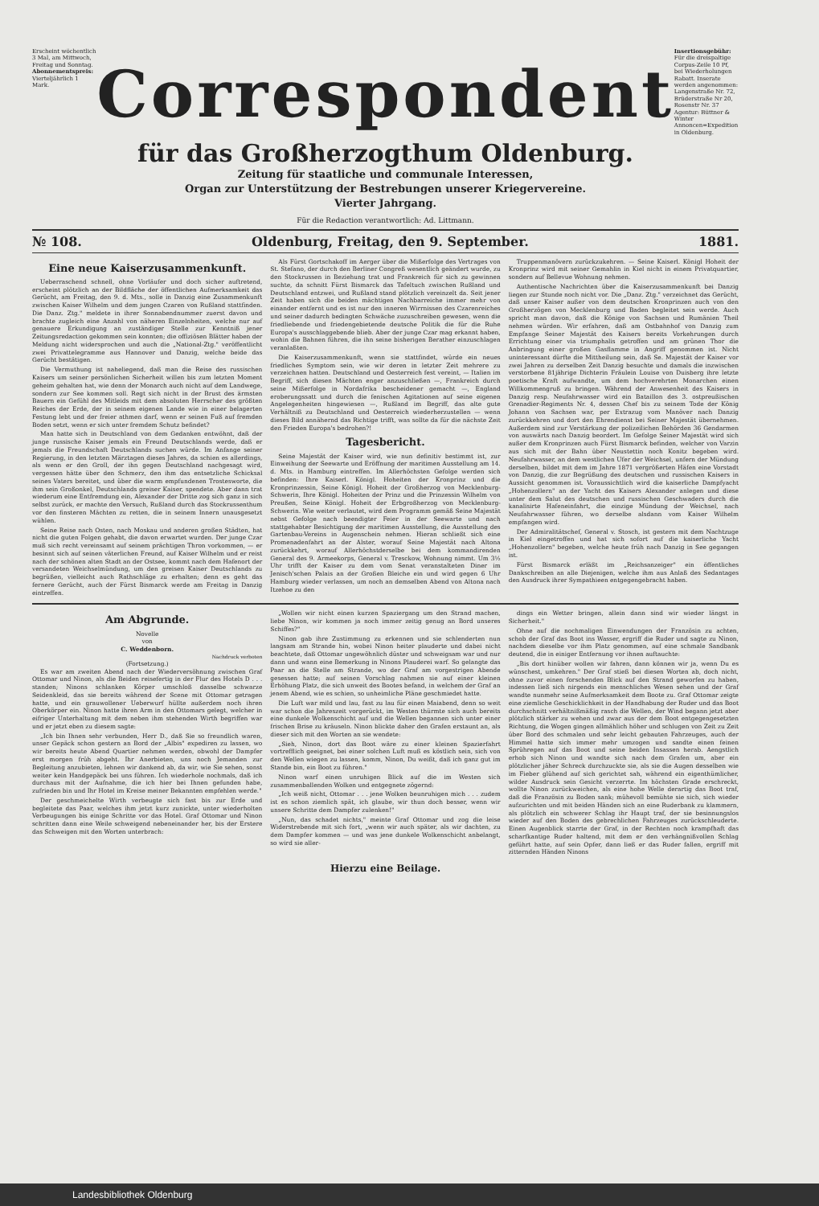Erscheint wöchentlich 3 Mal, am Mittwoch, Freitag und Sonntag.
Abonnementspreis: Vierteljährlich 1 Mark.
Correspondent
Insertionsgebühr: Für die dreispaltige Corpus-Zeile 10 Pf, bei Wiederholungen Rabatt. Inserate werden angenommen: Langenstraße Nr. 72, Brüderstraße Nr 20, Rosenstr Nr. 37 Agentur: Büttner & Winter Annoncen=Expedition in Oldenburg.
für das Großherzogthum Oldenburg.
Zeitung für staatliche und communale Interessen,
Organ zur Unterstützung der Bestrebungen unserer Kriegervereine.
Vierter Jahrgang.
Für die Redaction verantwortlich: Ad. Littmann.
№ 108. Oldenburg, Freitag, den 9. September. 1881.
Eine neue Kaiserzusammenkunft.
Ueberraschend schnell, ohne Vorläufer und doch sicher auftretend, erscheint plötzlich an der Bildfläche der öffentlichen Aufmerksamkeit das Gerücht, am Freitag, den 9. d. Mts., solle in Danzig eine Zusammenkunft zwischen Kaiser Wilhelm und dem jungen Czaren von Rußland stattfinden. Die Danz. Ztg." meldete in ihrer Sonnabendnummer zuerst davon und brachte zugleich eine Anzahl von näheren Einzelnheiten, welche nur auf genauere Erkundigung an zuständiger Stelle zur Kenntniß jener Zeitungsredaction gekommen sein konnten; die offiziösen Blätter haben der Meldung nicht widersprochen und auch die „National-Ztg." veröffentlicht zwei Privattelegramme aus Hannover und Danzig, welche beide das Gerücht bestätigen.
Die Vermuthung ist naheliegend, daß man die Reise des russischen Kaisers um seiner persönlichen Sicherheit willen bis zum letzten Moment geheim gehalten hat, wie denn der Monarch auch nicht auf dem Landwege, sondern zur See kommen soll. Regt sich nicht in der Brust des ärmsten Bauern ein Gefühl des Mitleids mit dem absoluten Herrscher des größten Reiches der Erde, der in seinem eigenen Lande wie in einer belagerten Festung lebt und der freier athmen darf, wenn er seinen Fuß auf fremden Boden setzt, wenn er sich unter fremdem Schutz befindet?
Man hatte sich in Deutschland von dem Gedanken entwöhnt, daß der junge russische Kaiser jemals ein Freund Deutschlands werde, daß er jemals die Freundschaft Deutschlands suchen würde. Im Anfange seiner Regierung, in den letzten Märztagen dieses Jahres, da schien es allerdings, als wenn er den Groll, der ihn gegen Deutschland nachgesagt wird, vergessen hätte über den Schmerz, den ihm das entsetzliche Schicksal seines Vaters bereitet, und über die warm empfundenen Trostesworte, die ihm sein Großonkel, Deutschlands greiser Kaiser, spendete. Aber dann trat wiederum eine Entfremdung ein, Alexander der Dritte zog sich ganz in sich selbst zurück, er machte den Versuch, Rußland durch das Stockrussenthum vor den finsteren Mächten zu retten, die in seinem Innern unausgesetzt wühlen.
Seine Reise nach Osten, nach Moskau und anderen großen Städten, hat nicht die guten Folgen gehabt, die davon erwartet wurden. Der junge Czar muß sich recht vereinsamt auf seinem prächtigen Thron vorkommen, — er besinnt sich auf seinen väterlichen Freund, auf Kaiser Wilhelm und er reist nach der schönen alten Stadt an der Ostsee, kommt nach dem Hafenort der versandeten Weichselmündung, um den greisen Kaiser Deutschlands zu begrüßen, vielleicht auch Rathschläge zu erhalten; denn es geht das fernere Gerücht, auch der Fürst Bismarck werde am Freitag in Danzig eintreffen.
Als Fürst Gortschakoff im Aerger über die Mißerfolge des Vertrages von St. Stefano, der durch den Berliner Congreß wesentlich geändert wurde, zu den Stockrussen in Beziehung trat und Frankreich für sich zu gewinnen suchte, da schnitt Fürst Bismarck das Tafeltuch zwischen Rußland und Deutschland entzwei, und Rußland stand plötzlich vereinzelt da. Seit jener Zeit haben sich die beiden mächtigen Nachbarreiche immer mehr von einander entfernt und es ist nur den inneren Wirrnissen des Czarenreiches und seiner dadurch bedingten Schwäche zuzuschreiben gewesen, wenn die friedliebende und friedengebietende deutsche Politik die für die Ruhe Europa's ausschlaggebende blieb. Aber der junge Czar mag erkannt haben, wohin die Bahnen führen, die ihn seine bisherigen Berather einzuschlagen veranlaßten.
Die Kaiserzusammenkunft, wenn sie stattfindet, würde ein neues friedliches Symptom sein, wie wir deren in letzter Zeit mehrere zu verzeichnen hatten. Deutschland und Oesterreich fest vereint, — Italien im Begriff, sich diesen Mächten enger anzuschließen —, Frankreich durch seine Mißerfolge in Nordafrika bescheidener gemacht —, England eroberungssatt und durch die fenischen Agitationen auf seine eigenen Angelegenheiten hingewiesen —, Rußland im Begriff, das alte gute Verhältniß zu Deutschland und Oesterreich wiederherzustellen — wenn dieses Bild annähernd das Richtige trifft, was sollte da für die nächste Zeit den Frieden Europa's bedrohen?!
Tagesbericht.
Seine Majestät der Kaiser wird, wie nun definitiv bestimmt ist, zur Einweihung der Seewarte und Eröffnung der maritimen Ausstellung am 14. d. Mts. in Hamburg eintreffen. Im Allerhöchsten Gefolge werden sich befinden: Ihre Kaiserl. Königl. Hoheiten der Kronprinz und die Kronprinzessin, Seine Königl. Hoheit der Großherzog von Mecklenburg-Schwerin, Ihre Königl. Hoheiten der Prinz und die Prinzessin Wilhelm von Preußen, Seine Königl. Hoheit der Erbgroßherzog von Mecklenburg-Schwerin. Wie weiter verlautet, wird dem Programm gemäß Seine Majestät nebst Gefolge nach beendigter Feier in der Seewarte und nach stattgehabter Besichtigung der maritimen Ausstellung, die Ausstellung des Gartenbau-Vereins in Augenschein nehmen. Hieran schließt sich eine Promenadenfahrt an der Alster, worauf Seine Majestät nach Altona zurückkehrt, worauf Allerhöchstderselbe bei dem kommandirenden General des 9. Armeekorps, General v. Tresckow, Wohnung nimmt. Um 3½ Uhr trifft der Kaiser zu dem vom Senat veranstalteten Diner im Jenisch'schen Palais an der Großen Bleiche ein und wird gegen 6 Uhr Hamburg wieder verlassen, um noch an demselben Abend von Altona nach Itzehoe zu den
Truppenmanövern zurückzukehren. — Seine Kaiserl. Königl Hoheit der Kronprinz wird mit seiner Gemahlin in Kiel nicht in einem Privatquartier, sondern auf Bellevue Wohnung nehmen.
Authentische Nachrichten über die Kaiserzusammenkunft bei Danzig liegen zur Stunde noch nicht vor. Die „Danz. Ztg." verzeichnet das Gerücht, daß unser Kaiser außer von dem deutschen Kronprinzen auch von den Großherzögen von Mecklenburg und Baden begleitet sein werde. Auch spricht man davon, daß die Könige von Sachsen und Rumänien Theil nehmen würden. Wir erfahren, daß am Ostbahnhof von Danzig zum Empfange Seiner Majestät des Kaisers bereits Vorkehrungen durch Errichtung einer via triumphalis getroffen und am grünen Thor die Anbringung einer großen Gasflamme in Angriff genommen ist. Nicht uninteressant dürfte die Mittheilung sein, daß Se. Majestät der Kaiser vor zwei Jahren zu derselben Zeit Danzig besuchte und damals die inzwischen verstorbene 81jährige Dichterin Fräulein Louise von Duisberg ihre letzte poetische Kraft aufwandte, um dem hochverehrten Monarchen einen Willkommengruß zu bringen. Während der Anwesenheit des Kaisers in Danzig resp. Neufahrwasser wird ein Bataillon des 3. ostpreußischen Grenadier-Regiments Nr. 4, dessen Chef bis zu seinem Tode der König Johann von Sachsen war, per Extrazug vom Manöver nach Danzig zurückkehren und dort den Ehrendienst bei Seiner Majestät übernehmen. Außerdem sind zur Verstärkung der polizeilichen Behörden 36 Gendarmen von auswärts nach Danzig beordert. Im Gefolge Seiner Majestät wird sich außer dem Kronprinzen auch Fürst Bismarck befinden, welcher von Varzin aus sich mit der Bahn über Neustettin noch Konitz begeben wird. Neufahrwasser, an dem westlichen Ufer der Weichsel, unfern der Mündung derselben, bildet mit dem im Jahre 1871 vergrößerten Häfen eine Vorstadt von Danzig, die zur Begrüßung des deutschen und russischen Kaisers in Aussicht genommen ist. Voraussichtlich wird die kaiserliche Dampfyacht „Hohenzollern" an der Yacht des Kaisers Alexander anlegen und diese unter dem Salut des deutschen und russischen Geschwaders durch die kanalisirte Hafeneinfahrt, die einzige Mündung der Weichsel, nach Neufahrwasser führen, wo derselbe alsdann vom Kaiser Wilhelm empfangen wird.
Der Admiralitätschef, General v. Stosch, ist gestern mit dem Nachtzuge in Kiel eingetroffen und hat sich sofort auf die kaiserliche Yacht „Hohenzollern" begeben, welche heute früh nach Danzig in See gegangen ist.
Fürst Bismarck erläßt im „Reichsanzeiger" ein öffentliches Dankschreiben an alle Diejenigen, welche ihm aus Anlaß des Sedantages den Ausdruck ihrer Sympathieen entgegengebracht haben.
Am Abgrunde.
Novelle
von
C. Weddenborn.
Nachdruck verboten
(Fortsetzung.)
Es war am zweiten Abend nach der Wiederversöhnung zwischen Graf Ottomar und Ninon, als die Beiden reisefertig in der Flur des Hotels D . . . standen; Ninons schlanken Körper umschloß dasselbe schwarze Seidenkleid, das sie bereits während der Scene mit Ottomar getragen hatte, und ein grauwollener Ueberwurf hüllte außerdem noch ihren Oberkörper ein. Ninon hatte ihren Arm in den Ottomars gelegt, welcher in eifriger Unterhaltung mit dem neben ihm stehenden Wirth begriffen war und er jetzt eben zu diesem sagte:
„Ich bin Ihnen sehr verbunden, Herr D., daß Sie so freundlich waren, unser Gepäck schon gestern an Bord der „Albis" expediren zu lassen, wo wir bereits heute Abend Quartier nehmen werden, obwohl der Dampfer erst morgen früh abgeht. Ihr Anerbieten, uns noch Jemanden zur Begleitung anzubieten, lehnen wir dankend ab, da wir, wie Sie sehen, sonst weiter kein Handgepäck bei uns führen. Ich wiederhole nochmals, daß ich durchaus mit der Aufnahme, die ich hier bei Ihnen gefunden habe, zufrieden bin und Ihr Hotel im Kreise meiner Bekannten empfehlen werde."
Der geschmeichelte Wirth verbeugte sich fast bis zur Erde und begleitete das Paar, welches ihm jetzt kurz zunickte, unter wiederholten Verbeugungen bis einige Schritte vor das Hotel. Graf Ottomar und Ninon schritten dann eine Weile schweigend nebeneinander her, bis der Erstere das Schweigen mit den Worten unterbrach:
„Wollen wir nicht einen kurzen Spaziergang um den Strand machen, liebe Ninon, wir kommen ja noch immer zeitig genug an Bord unseres Schiffes?"
Ninon gab ihre Zustimmung zu erkennen und sie schlenderten nun langsam am Strande hin, wobei Ninon heiter plauderte und dabei nicht beachtete, daß Ottomar ungewöhnlich düster und schweigsam war und nur dann und wann eine Bemerkung in Ninons Plauderei warf. So gelangte das Paar an die Stelle am Strande, wo der Graf am vorgestrigen Abende gesessen hatte; auf seinen Vorschlag nahmen sie auf einer kleinen Erhöhung Platz, die sich unweit des Bootes befand, in welchem der Graf an jenem Abend, wie es schien, so unheimliche Pläne geschmiedet hatte.
Die Luft war mild und lau, fast zu lau für einen Maiabend, denn so weit war schon die Jahreszeit vorgerückt, im Westen thürmte sich auch bereits eine dunkele Wolkenschicht auf und die Wellen begannen sich unter einer frischen Brise zu kräuseln. Ninon blickte daher den Grafen erstaunt an, als dieser sich mit den Worten an sie wendete:
„Sieh, Ninon, dort das Boot wäre zu einer kleinen Spazierfahrt vortrefflich geeignet, bei einer solchen Luft muß es köstlich sein, sich von den Wellen wiegen zu lassen, komm, Ninon, Du weißt, daß ich ganz gut im Stande bin, ein Boot zu führen."
Ninon warf einen unruhigen Blick auf die im Westen sich zusammenballenden Wolken und entgegnete zögernd:
„Ich weiß nicht, Ottomar . . . jene Wolken beunruhigen mich . . . zudem ist es schon ziemlich spät, ich glaube, wir thun doch besser, wenn wir unsere Schritte dem Dampfer zulenken!"
„Nun, das schadet nichts," meinte Graf Ottomar und zog die leise Widerstrebende mit sich fort, „wenn wir auch später, als wir dachten, zu dem Dampfer kommen — und was jene dunkele Wolkenschicht anbelangt, so wird sie aller-
dings ein Wetter bringen, allein dann sind wir wieder längst in Sicherheit."
Ohne auf die nochmaligen Einwendungen der Französin zu achten, schob der Graf das Boot ins Wasser, ergriff die Ruder und sagte zu Ninon, nachdem dieselbe vor ihm Platz genommen, auf eine schmale Sandbank deutend, die in einiger Entfernung vor ihnen auftauchte:
„Bis dort hinüber wollen wir fahren, dann können wir ja, wenn Du es wünschest, umkehren." Der Graf stieß bei diesen Worten ab, doch nicht, ohne zuvor einen forschenden Blick auf den Strand geworfen zu haben, indessen ließ sich nirgends ein menschliches Wesen sehen und der Graf wandte nunmehr seine Aufmerksamkeit dem Boote zu. Graf Ottomar zeigte eine ziemliche Geschicklichkeit in der Handhabung der Ruder und das Boot durchschnitt verhältnißmäßig rasch die Wellen, der Wind begann jetzt aber plötzlich stärker zu wehen und zwar aus der dem Boot entgegengesetzten Richtung, die Wogen gingen allmählich höher und schlugen von Zeit zu Zeit über Bord des schmalen und sehr leicht gebauten Fahrzeuges, auch der Himmel hatte sich immer mehr umzogen und sandte einen feinen Sprühregen auf das Boot und seine beiden Insassen herab. Aengstlich erhob sich Ninon und wandte sich nach dem Grafen um, aber ein plötzlicher jäher Schreck durchzuckte sie, als sie die Augen desselben wie im Fieber glühend auf sich gerichtet sah, während ein eigenthümlicher, wilder Ausdruck sein Gesicht verzerrte. Im höchsten Grade erschreckt, wollte Ninon zurückweichen, als eine hohe Welle derartig das Boot traf, daß die Französin zu Boden sank; mühevoll bemühte sie sich, sich wieder aufzurichten und mit beiden Händen sich an eine Ruderbank zu klammern, als plötzlich ein schwerer Schlag ihr Haupt traf, der sie besinnungslos wieder auf den Boden des gebrechlichen Fahrzeuges zurückschleuderte. Einen Augenblick starrte der Graf, in der Rechten noch krampfhaft das scharfkantige Ruder haltend, mit dem er den verhängnißvollen Schlag geführt hatte, auf sein Opfer, dann ließ er das Ruder fallen, ergriff mit zitternden Händen Ninons
Hierzu eine Beilage.
Landesbibliothek Oldenburg